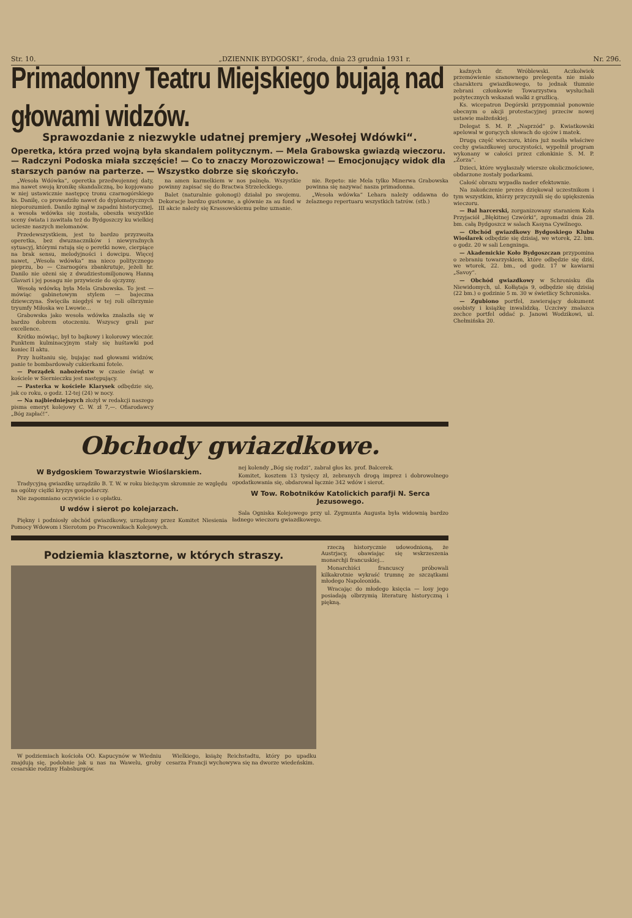Str. 10. „DZIENNIK BYDGOSKI“, środa, dnia 23 grudnia 1931 r. Nr. 296.
Primadonny Teatru Miejskiego bujają nad głowami widzów.
Sprawozdanie z niezwykle udatnej premjery „Wesołej Wdówki“.
Operetka, która przed wojną była skandalem politycznym. — Mela Grabowska gwiazdą wieczoru. — Radczyni Podoska miała szczęście! — Co to znaczy Morozowiczowa! — Emocjonujący widok dla starszych panów na parterze. — Wszystko dobrze się skończyło.
„Wesoła Wdówka“, operetka przedwojennej daty, ma nawet swoją kronikę skandaliczną, bo kopjowano w niej ustawicznie następcę tronu czarnogórskiego ks. Danilę, co prowadziło nawet do dyplomatycznych nieporozumień. Danilo zginął w zapadni historycznej, a wesoła wdówka się została, obeszła wszystkie sceny świata i zawitała też do Bydgoszczy ku wielkiej uciesze naszych melomanów.
Przedewszystkiem, jest to bardzo przyzwoita operetka, bez dwuznaczników i niewyraźnych sytuacyj, którymi ratują się o peretki nowe, cierpiące na brak sensu, melodyjności i dowcipu. Więcej nawet, „Wesoła wdówka“ ma nieco politycznego pieprzu, bo — Czarnogóra zbankrutuje, jeżeli hr. Danilo nie ożeni się z dwudziestomiljonową Hanną Glavari i jej posagu nie przywiezie do ojczyzny.
Wesołą wdówką była Mela Grabowska. To jest — mówiąc gabinetowym stylem — bajeczna dziewczyna. Święciła niegdyś w tej roli olbrzymie tryumfy Miłoska we Lwowie...
Grabowska jako wesoła wdówka znalazła się w bardzo dobrem otoczeniu. Wszyscy grali par excellence.
Krótko mówiąc, był to bajkowy i kolorowy wieczór. Punktem kulminacyjnym stały się huśtawki pod koniec II aktu.
Przy huśtaniu się, bujając nad głowami widzów, panie te bombardowały cukierkami fotele.
— Porządek nabożeństw w czasie świąt w kościele w Siernieczku jest następujący.
— Pasterka w kościele Klarysek odbędzie się, jak co roku, o godz. 12-tej (24) w nocy.
— Na najbiedniejszych złożył w redakcji naszego pisma emeryt kolejowy C. W. zł 7,—. Ofiarodawcy „Bóg zapłać!“.
na amen karmelkiem w nos palnęła. Wszystkie powinny zapisać się do Bractwa Strzeleckiego.
Balet (naturalnie gołonogi) działał po swojemu. Dekoracje bardzo gustowne, a głównie za au fond w III akcie należy się Krassowskiemu pełne uznanie.
nie. Repeto: nie Mela tylko Minerwa Grabowska powinna się nazywać nasza primadonna.
„Wesoła wdówka“ Lehara należy oddawna do żelaznego repertuaru wszystkich tatrów. (stb.)
Obchody gwiazdkowe.
W Bydgoskiem Towarzystwie Wioślarskiem.
Tradycyjną gwiazdkę urządziło B. T. W. w roku bieżącym skromnie ze względu na ogólny ciężki kryzys gospodarczy.
Nie zapomniano oczywiście i o opłatku.
U wdów i sierot po kolejarzach.
Piękny i podniosły obchód gwiazdkowy, urządzony przez Komitet Niesienia Pomocy Wdowom i Sierotom po Pracownikach Kolejowych.
nej kolendy „Bóg się rodzi“, zabrał głos ks. prof. Balcerek.
Komitet, kosztem 13 tysięcy zł, zebranych drogą imprez i dobrowolnego opodatkowania się, obdarował łącznie 342 wdów i sierot.
W Tow. Robotników Katolickich parafji N. Serca Jezusowego.
Sala Ogniska Kolejowego przy ul. Zygmunta Augusta była widownią bardzo ładnego wieczoru gwiazdkowego.
Podziemia klasztorne, w których straszy.
W podziemiach kościoła OO. Kapucynów w Wiedniu znajdują się, podobnie jak u nas na Wawelu, groby cesarskie rodziny Habsburgów.
Wielkiego, książę Reichstadtu, który po upadku cesarza Francji wychowywa się na dworze wiedeńskim.
rzeczą historycznie udowodnioną, że Austrjacy, obawiając się wskrzeszenia monarchji francuskiej...
Monarchiści francuscy próbowali kilkakrotnie wykraść trumnę ze szczątkami młodego Napoleonida.
Wracając do młodego księcia — losy jego posiadają olbrzymią literaturę historyczną i piękną.
kaźnych dr. Wróblewski. Aczkolwiek przemówienie szanownego prelegenta nie miało charakteru gwiazdkowego, to jednak tłumnie zebrani członkowie Towarzystwa wysłuchali pożytecznych wskazań walki z gruźlicą.
Ks. wicepatron Degórski przypomniał ponownie obecnym o akcji protestacyjnej przeciw nowej ustawie małżeńskiej.
Delegat S. M. P. „Naprzód“ p. Kwiatkowski apelował w gorących słowach do ojców i matek.
Drugą część wieczoru, która już nosiła właściwe cechy gwiazdkowej uroczystości, wypełnił program wykonany w całości przez członkinie S. M. P. „Zorza“.
Dzieci, które wygłaszały wiersze okolicznościowe, obdarzone zostały podarkami.
Całość obrazu wypadła nader efektownie.
Na zakończenie prezes dziękował uczestnikom i tym wszystkim, którzy przyczynili się do upiększenia wieczoru.
— Bal harcerski, zorganizowany staraniem Koła Przyjaciół „Błękitnej Czwórki“, zgromadzi dnia 28. bm. całą Bydgoszcz w salach Kasyna Cywilnego.
— Obchód gwiazdkowy Bydgoskiego Klubu Wioślarek odbędzie się dzisiaj, we wtorek, 22. bm. o godz. 20 w sali Lengninga.
— Akademickie Koło Bydgoszczan przypomina o zebraniu towarzyskiem, które odbędzie się dziś, we wtorek, 22. bm., od godz. 17 w kawiarni „Savoy“.
— Obchód gwiazdkowy w Schronisku dla Niewidomych, ul. Kołłątaja 9, odbędzie się dzisiaj (22 bm.) o godzinie 5 m. 30 w świetlicy Schroniska.
— Zgubiono portfel, zawierający dokument osobisty i książkę inwalidzką. Uczciwy znalazca zechce portfel oddać p. Janowi Wodzikowi, ul. Chełmińska 20.